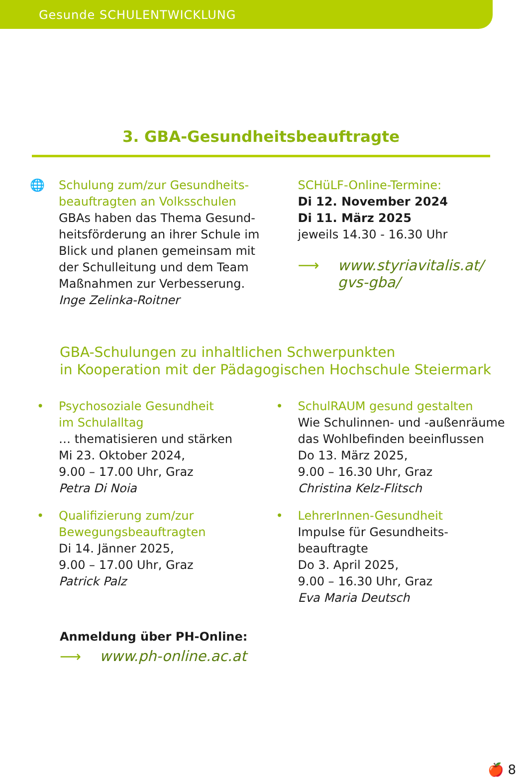Gesunde SCHULENTWICKLUNG
3. GBA-Gesundheitsbeauftragte
🌐 Schulung zum/zur Gesundheits-
beauftragten an Volksschulen
GBAs haben das Thema Gesund-
heitsförderung an ihrer Schule im
Blick und planen gemeinsam mit
der Schulleitung und dem Team
Maßnahmen zur Verbesserung.
Inge Zelinka-Roitner
SCHüLF-Online-Termine:
Di 12. November 2024
Di 11. März 2025
jeweils 14.30 - 16.30 Uhr
⟶ www.styriavitalis.at/
gvs-gba/
GBA-Schulungen zu inhaltlichen Schwerpunkten
in Kooperation mit der Pädagogischen Hochschule Steiermark
• Psychosoziale Gesundheit
im Schulalltag
… thematisieren und stärken
Mi 23. Oktober 2024,
9.00 – 17.00 Uhr, Graz
Petra Di Noia
• Qualifizierung zum/zur
Bewegungsbeauftragten
Di 14. Jänner 2025,
9.00 – 17.00 Uhr, Graz
Patrick Palz
• SchulRAUM gesund gestalten
Wie Schulinnen- und -außenräume
das Wohlbefinden beeinflussen
Do 13. März 2025,
9.00 – 16.30 Uhr, Graz
Christina Kelz-Flitsch
• LehrerInnen-Gesundheit
Impulse für Gesundheits-
beauftragte
Do 3. April 2025,
9.00 – 16.30 Uhr, Graz
Eva Maria Deutsch
Anmeldung über PH-Online:
⟶ www.ph-online.ac.at
🍎 8